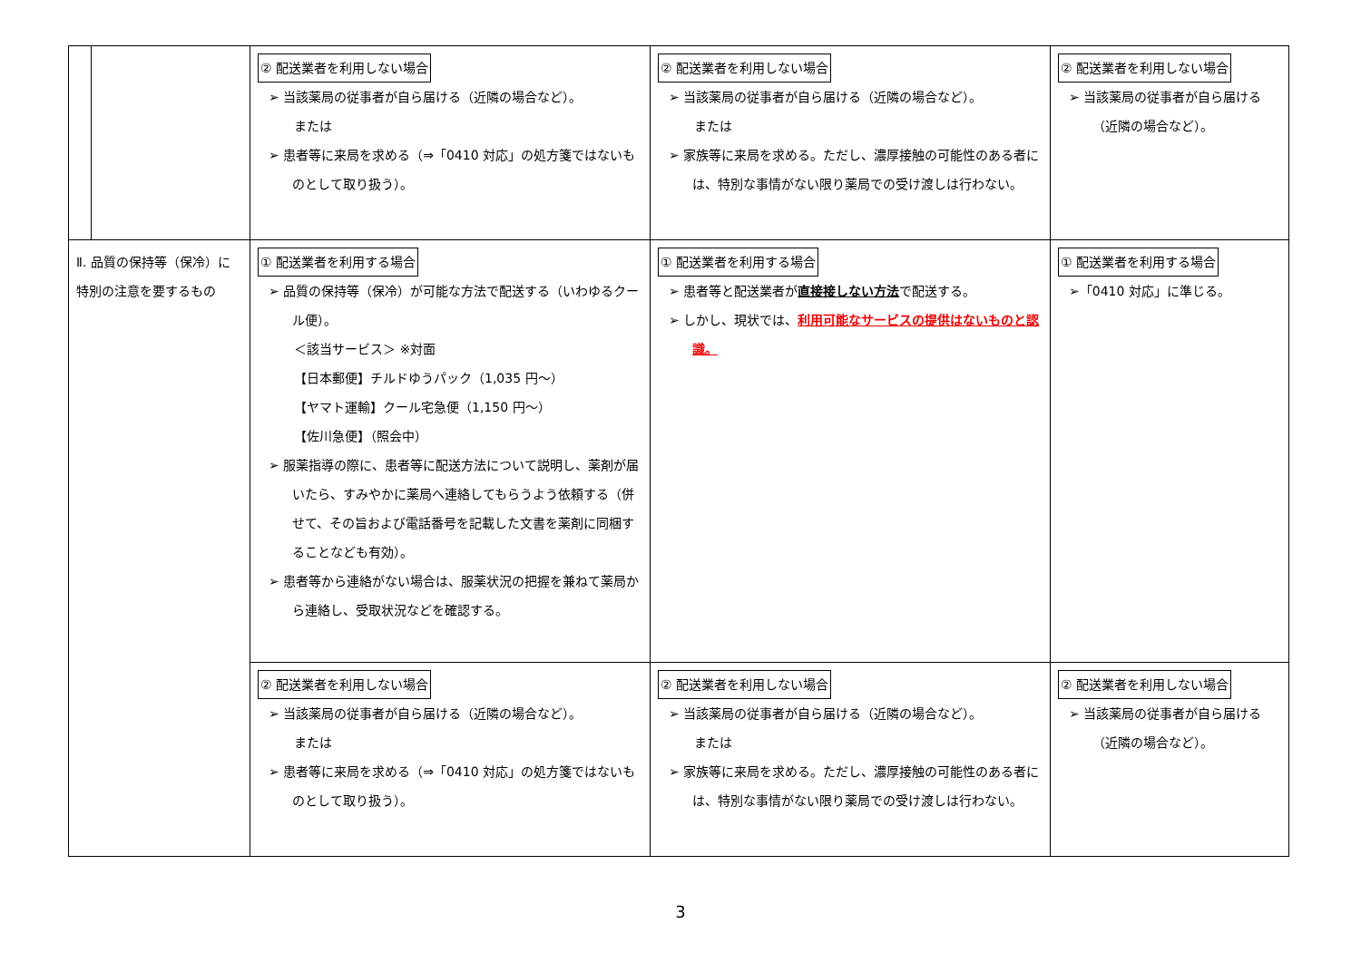| | | ② 配送業者を利用しない場合 ➢ 当該薬局の従事者が自ら届ける（近隣の場合など）。 または ➢ 患者等に来局を求める（⇒「0410 対応」の処方箋ではないものとして取り扱う）。 | ② 配送業者を利用しない場合 ➢ 当該薬局の従事者が自ら届ける（近隣の場合など）。 または ➢ 家族等に来局を求める。ただし、濃厚接触の可能性のある者には、特別な事情がない限り薬局での受け渡しは行わない。 | ② 配送業者を利用しない場合 ➢ 当該薬局の従事者が自ら届ける（近隣の場合など）。 |
| Ⅱ. 品質の保持等（保冷）に特別の注意を要するもの | | ① 配送業者を利用する場合 ➢ 品質の保持等（保冷）が可能な方法で配送する（いわゆるクール便）。 ＜該当サービス＞ ※対面 【日本郵便】チルドゆうパック（1,035 円～） 【ヤマト運輸】クール宅急便（1,150 円～） 【佐川急便】（照会中） ➢ 服薬指導の際に、患者等に配送方法について説明し、薬剤が届いたら、すみやかに薬局へ連絡してもらうよう依頼する（併せて、その旨および電話番号を記載した文書を薬剤に同梱することなども有効）。 ➢ 患者等から連絡がない場合は、服薬状況の把握を兼ねて薬局から連絡し、受取状況などを確認する。 | ① 配送業者を利用する場合 ➢ 患者等と配送業者が 直接接しない方法 で配送する。 ➢ しかし、現状では、 利用可能なサービスの提供はないものと認識。 | ① 配送業者を利用する場合 ➢「0410 対応」に準じる。 |
| | | ② 配送業者を利用しない場合 ➢ 当該薬局の従事者が自ら届ける（近隣の場合など）。 または ➢ 患者等に来局を求める（⇒「0410 対応」の処方箋ではないものとして取り扱う）。 | ② 配送業者を利用しない場合 ➢ 当該薬局の従事者が自ら届ける（近隣の場合など）。 または ➢ 家族等に来局を求める。ただし、濃厚接触の可能性のある者には、特別な事情がない限り薬局での受け渡しは行わない。 | ② 配送業者を利用しない場合 ➢ 当該薬局の従事者が自ら届ける（近隣の場合など）。 |
3